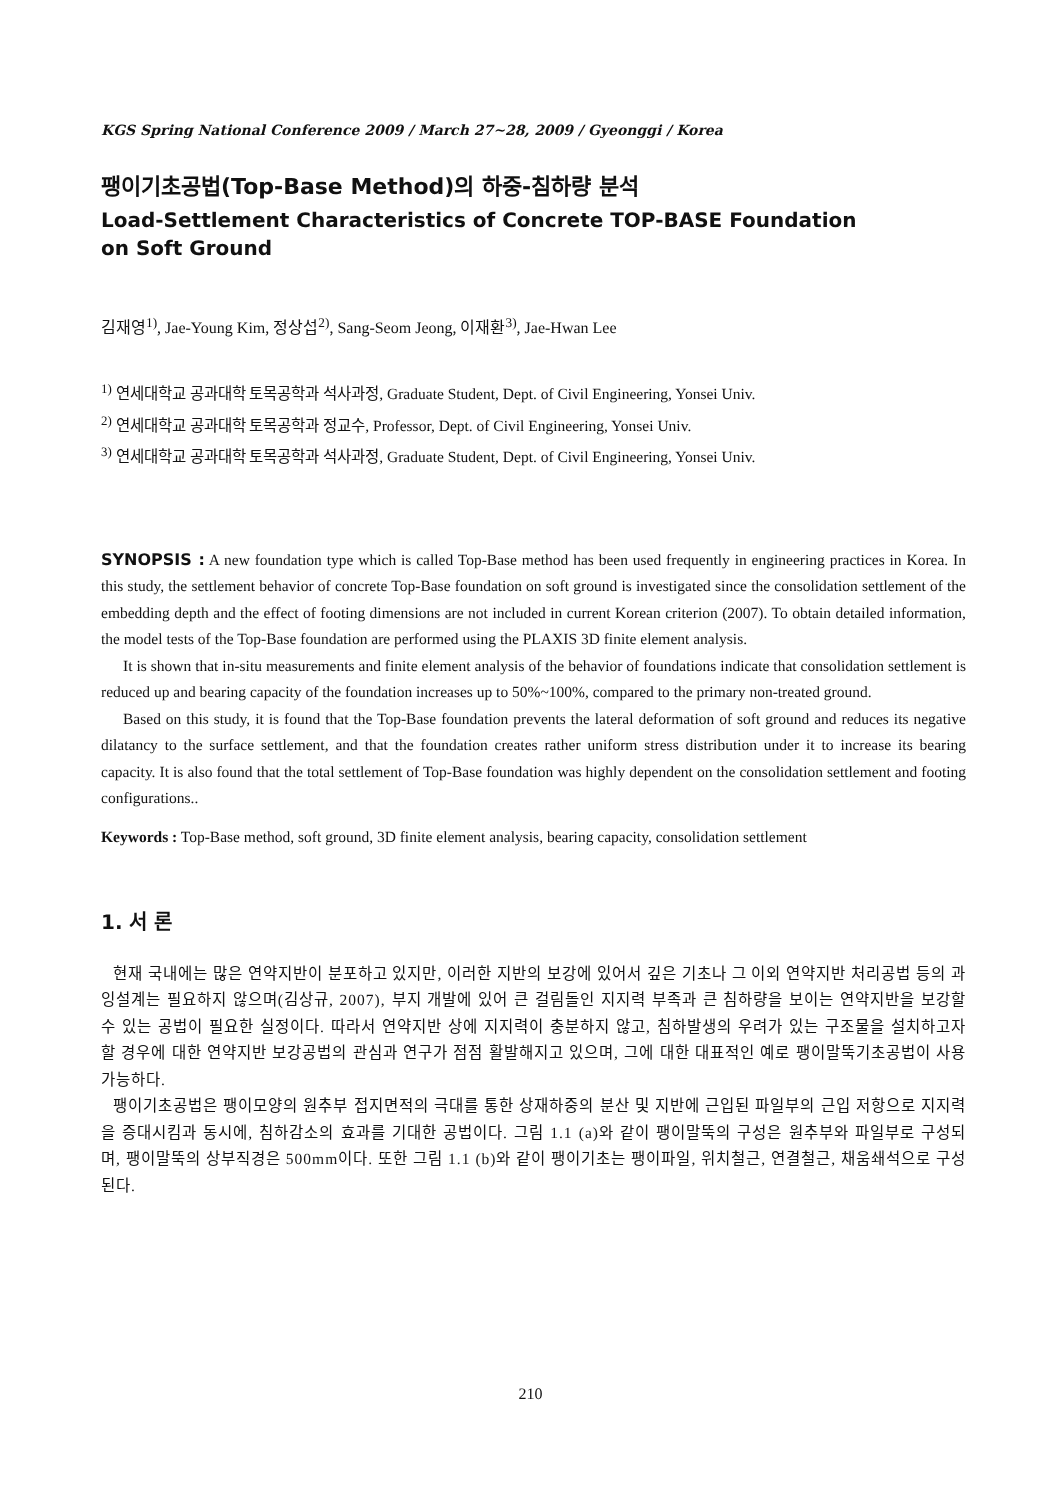KGS Spring National Conference 2009 / March 27∼28, 2009 / Gyeonggi / Korea
팽이기초공법(Top-Base Method)의 하중-침하량 분석
Load-Settlement Characteristics of Concrete TOP-BASE Foundation
on Soft Ground
김재영<sup>1)</sup>, Jae-Young Kim, 정상섭<sup>2)</sup>, Sang-Seom Jeong, 이재환<sup>3)</sup>, Jae-Hwan Lee
<sup>1)</sup> 연세대학교 공과대학 토목공학과 석사과정, Graduate Student, Dept. of Civil Engineering, Yonsei Univ.
<sup>2)</sup> 연세대학교 공과대학 토목공학과 정교수, Professor, Dept. of Civil Engineering, Yonsei Univ.
<sup>3)</sup> 연세대학교 공과대학 토목공학과 석사과정, Graduate Student, Dept. of Civil Engineering, Yonsei Univ.
SYNOPSIS : A new foundation type which is called Top-Base method has been used frequently in engineering practices in Korea. In this study, the settlement behavior of concrete Top-Base foundation on soft ground is investigated since the consolidation settlement of the embedding depth and the effect of footing dimensions are not included in current Korean criterion (2007). To obtain detailed information, the model tests of the Top-Base foundation are performed using the PLAXIS 3D finite element analysis.
It is shown that in-situ measurements and finite element analysis of the behavior of foundations indicate that consolidation settlement is reduced up and bearing capacity of the foundation increases up to 50%~100%, compared to the primary non-treated ground.
Based on this study, it is found that the Top-Base foundation prevents the lateral deformation of soft ground and reduces its negative dilatancy to the surface settlement, and that the foundation creates rather uniform stress distribution under it to increase its bearing capacity. It is also found that the total settlement of Top-Base foundation was highly dependent on the consolidation settlement and footing configurations..
Keywords : Top-Base method, soft ground, 3D finite element analysis, bearing capacity, consolidation settlement
1. 서 론
현재 국내에는 많은 연약지반이 분포하고 있지만, 이러한 지반의 보강에 있어서 깊은 기초나 그 이외 연약지반 처리공법 등의 과잉설계는 필요하지 않으며(김상규, 2007), 부지 개발에 있어 큰 걸림돌인 지지력 부족과 큰 침하량을 보이는 연약지반을 보강할 수 있는 공법이 필요한 실정이다. 따라서 연약지반 상에 지지력이 충분하지 않고, 침하발생의 우려가 있는 구조물을 설치하고자 할 경우에 대한 연약지반 보강공법의 관심과 연구가 점점 활발해지고 있으며, 그에 대한 대표적인 예로 팽이말뚝기초공법이 사용 가능하다.
팽이기초공법은 팽이모양의 원추부 접지면적의 극대를 통한 상재하중의 분산 및 지반에 근입된 파일부의 근입 저항으로 지지력을 증대시킴과 동시에, 침하감소의 효과를 기대한 공법이다. 그림 1.1 (a)와 같이 팽이말뚝의 구성은 원추부와 파일부로 구성되며, 팽이말뚝의 상부직경은 500mm이다. 또한 그림 1.1 (b)와 같이 팽이기초는 팽이파일, 위치철근, 연결철근, 채움쇄석으로 구성된다.
210